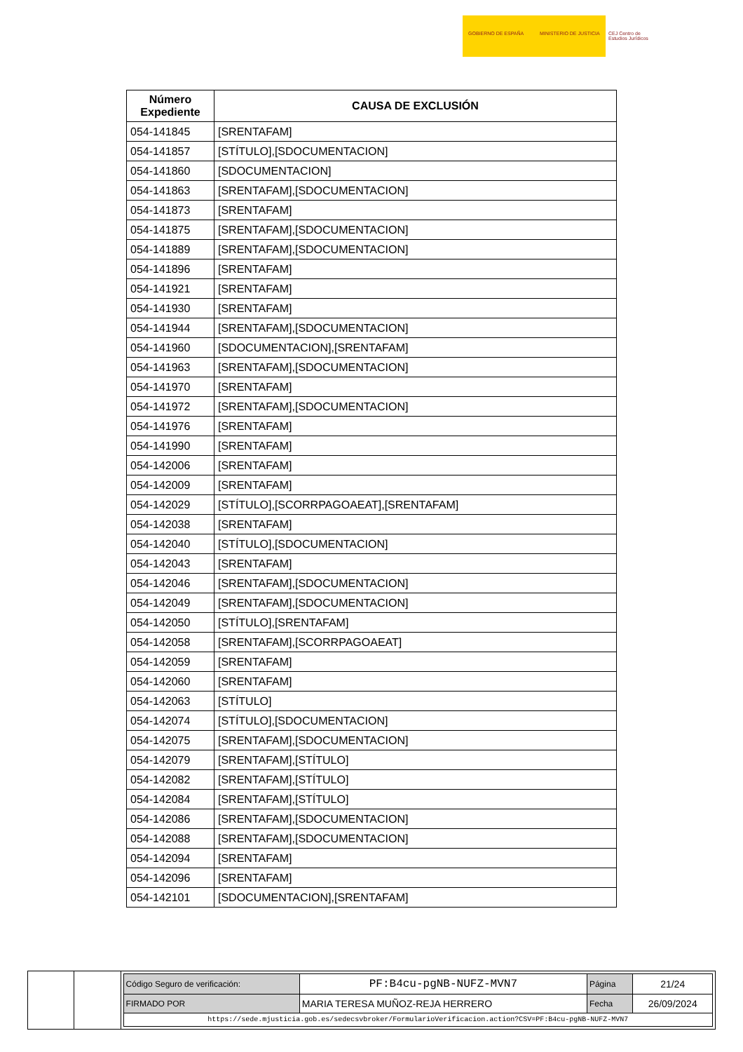GOBIERNO DE ESPAÑA MINISTERIO DE JUSTICIA
CEJ Centro de Estudios Jurídicos
| Número Expediente | CAUSA DE EXCLUSIÓN |
| --- | --- |
| 054-141845 | [SRENTAFAM] |
| 054-141857 | [STÍTULO],[SDOCUMENTACION] |
| 054-141860 | [SDOCUMENTACION] |
| 054-141863 | [SRENTAFAM],[SDOCUMENTACION] |
| 054-141873 | [SRENTAFAM] |
| 054-141875 | [SRENTAFAM],[SDOCUMENTACION] |
| 054-141889 | [SRENTAFAM],[SDOCUMENTACION] |
| 054-141896 | [SRENTAFAM] |
| 054-141921 | [SRENTAFAM] |
| 054-141930 | [SRENTAFAM] |
| 054-141944 | [SRENTAFAM],[SDOCUMENTACION] |
| 054-141960 | [SDOCUMENTACION],[SRENTAFAM] |
| 054-141963 | [SRENTAFAM],[SDOCUMENTACION] |
| 054-141970 | [SRENTAFAM] |
| 054-141972 | [SRENTAFAM],[SDOCUMENTACION] |
| 054-141976 | [SRENTAFAM] |
| 054-141990 | [SRENTAFAM] |
| 054-142006 | [SRENTAFAM] |
| 054-142009 | [SRENTAFAM] |
| 054-142029 | [STÍTULO],[SCORRPAGOAEAT],[SRENTAFAM] |
| 054-142038 | [SRENTAFAM] |
| 054-142040 | [STÍTULO],[SDOCUMENTACION] |
| 054-142043 | [SRENTAFAM] |
| 054-142046 | [SRENTAFAM],[SDOCUMENTACION] |
| 054-142049 | [SRENTAFAM],[SDOCUMENTACION] |
| 054-142050 | [STÍTULO],[SRENTAFAM] |
| 054-142058 | [SRENTAFAM],[SCORRPAGOAEAT] |
| 054-142059 | [SRENTAFAM] |
| 054-142060 | [SRENTAFAM] |
| 054-142063 | [STÍTULO] |
| 054-142074 | [STÍTULO],[SDOCUMENTACION] |
| 054-142075 | [SRENTAFAM],[SDOCUMENTACION] |
| 054-142079 | [SRENTAFAM],[STÍTULO] |
| 054-142082 | [SRENTAFAM],[STÍTULO] |
| 054-142084 | [SRENTAFAM],[STÍTULO] |
| 054-142086 | [SRENTAFAM],[SDOCUMENTACION] |
| 054-142088 | [SRENTAFAM],[SDOCUMENTACION] |
| 054-142094 | [SRENTAFAM] |
| 054-142096 | [SRENTAFAM] |
| 054-142101 | [SDOCUMENTACION],[SRENTAFAM] |
| Código Seguro de verificación: | PF:B4cu-pgNB-NUFZ-MVN7 | Página | 21/24 |
| FIRMADO POR | MARIA TERESA MUÑOZ-REJA HERRERO | Fecha | 26/09/2024 |
| https://sede.mjusticia.gob.es/sedecsvbroker/FormularioVerificacion.action?CSV=PF:B4cu-pgNB-NUFZ-MVN7 | | | |